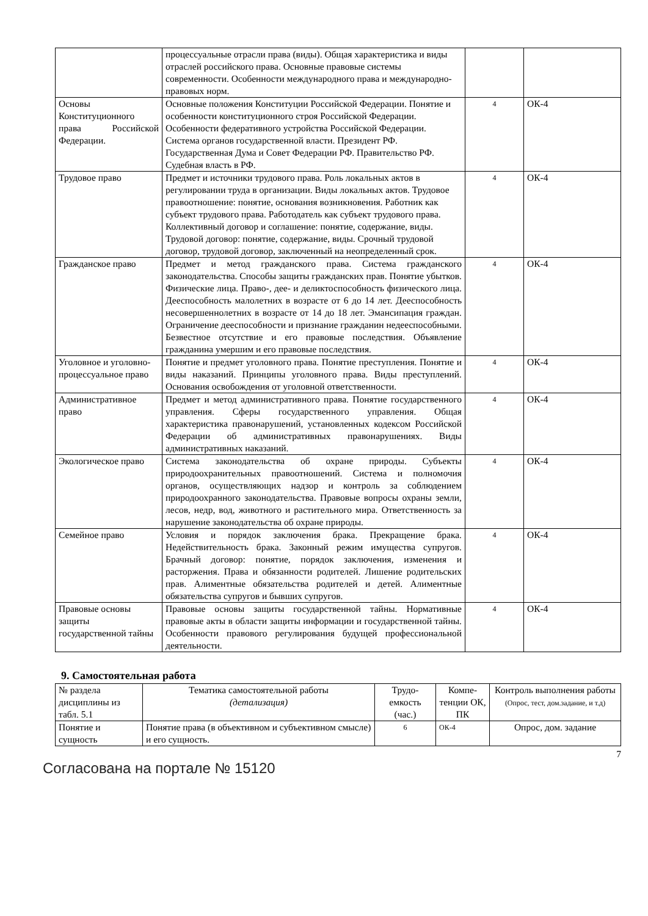| | процессуальные отрасли права (виды). Общая характеристика и виды отраслей российского права. Основные правовые системы современности. Особенности международного права и международно-правовых норм. | | |
| Основы Конституционного права Российской Федерации. | Основные положения Конституции Российской Федерации. Понятие и особенности конституционного строя Российской Федерации. Особенности федеративного устройства Российской Федерации. Система органов государственной власти. Президент РФ. Государственная Дума и Совет Федерации РФ. Правительство РФ. Судебная власть в РФ. | 4 | ОК-4 |
| Трудовое право | Предмет и источники трудового права. Роль локальных актов в регулировании труда в организации. Виды локальных актов. Трудовое правоотношение: понятие, основания возникновения. Работник как субъект трудового права. Работодатель как субъект трудового права. Коллективный договор и соглашение: понятие, содержание, виды. Трудовой договор: понятие, содержание, виды. Срочный трудовой договор, трудовой договор, заключенный на неопределенный срок. | 4 | ОК-4 |
| Гражданское право | Предмет и метод гражданского права. Система гражданского законодательства. Способы защиты гражданских прав. Понятие убытков. Физические лица. Право-, дее- и деликтоспособность физического лица. Дееспособность малолетних в возрасте от 6 до 14 лет. Дееспособность несовершеннолетних в возрасте от 14 до 18 лет. Эмансипация граждан. Ограничение дееспособности и признание гражданин недееспособными. Безвестное отсутствие и его правовые последствия. Объявление гражданина умершим и его правовые последствия. | 4 | ОК-4 |
| Уголовное и уголовно-процессуальное право | Понятие и предмет уголовного права. Понятие преступления. Понятие и виды наказаний. Принципы уголовного права. Виды преступлений. Основания освобождения от уголовной ответственности. | 4 | ОК-4 |
| Административное право | Предмет и метод административного права. Понятие государственного управления. Сферы государственного управления. Общая характеристика правонарушений, установленных кодексом Российской Федерации об административных правонарушениях. Виды административных наказаний. | 4 | ОК-4 |
| Экологическое право | Система законодательства об охране природы. Субъекты природоохранительных правоотношений. Система и полномочия органов, осуществляющих надзор и контроль за соблюдением природоохранного законодательства. Правовые вопросы охраны земли, лесов, недр, вод, животного и растительного мира. Ответственность за нарушение законодательства об охране природы. | 4 | ОК-4 |
| Семейное право | Условия и порядок заключения брака. Прекращение брака. Недействительность брака. Законный режим имущества супругов. Брачный договор: понятие, порядок заключения, изменения и расторжения. Права и обязанности родителей. Лишение родительских прав. Алиментные обязательства родителей и детей. Алиментные обязательства супругов и бывших супругов. | 4 | ОК-4 |
| Правовые основы защиты государственной тайны | Правовые основы защиты государственной тайны. Нормативные правовые акты в области защиты информации и государственной тайны. Особенности правового регулирования будущей профессиональной деятельности. | 4 | ОК-4 |
9. Самостоятельная работа
| № раздела дисциплины из табл. 5.1 | Тематика самостоятельной работы (детализация) | Трудо-емкость (час.) | Компе-тенции ОК, ПК | Контроль выполнения работы (Опрос, тест, дом.задание, и т.д) |
| --- | --- | --- | --- | --- |
| Понятие и сущность | Понятие права (в объективном и субъективном смысле) и его сущность. | 6 | ОК-4 | Опрос, дом. задание |
7
Согласована на портале № 15120